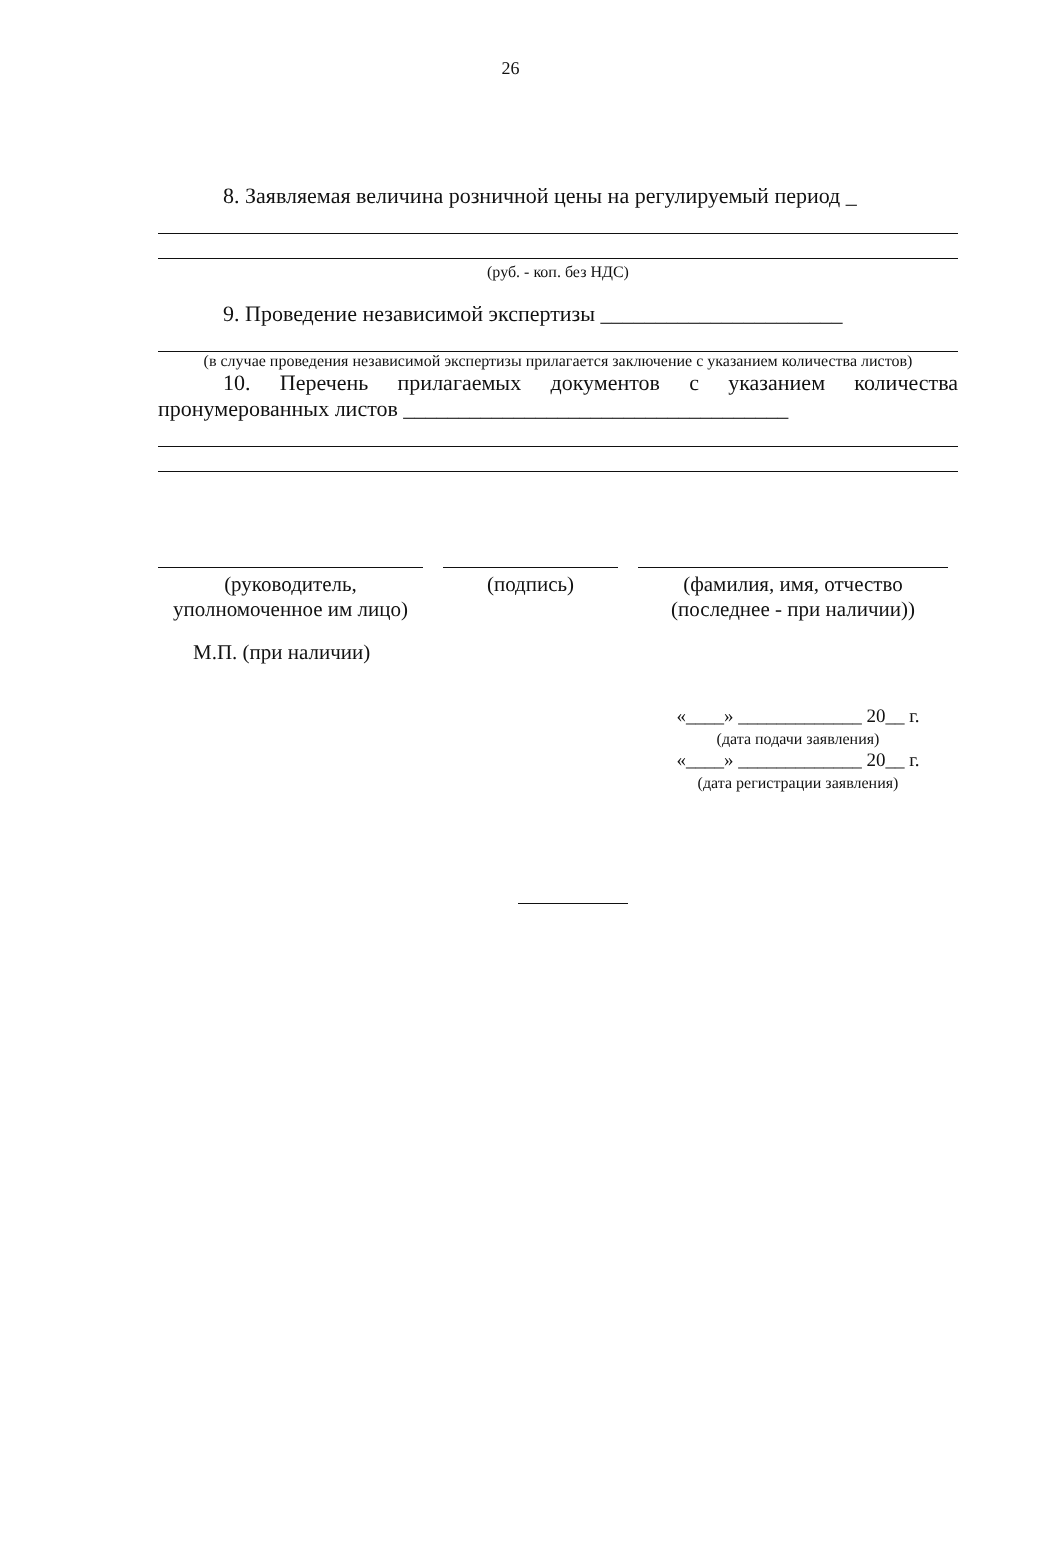26
8. Заявляемая величина розничной цены на регулируемый период _
(руб. - коп. без НДС)
9. Проведение независимой экспертизы ______________________
(в случае проведения независимой экспертизы прилагается заключение с указанием количества листов)
10. Перечень прилагаемых документов с указанием количества пронумерованных листов ___________________________________
(руководитель,
уполномоченное им лицо)
(подпись) (фамилия, имя, отчество
(последнее - при наличии))
М.П. (при наличии)
«____» _____________ 20__ г.
(дата подачи заявления)
«____» _____________ 20__ г.
(дата регистрации заявления)